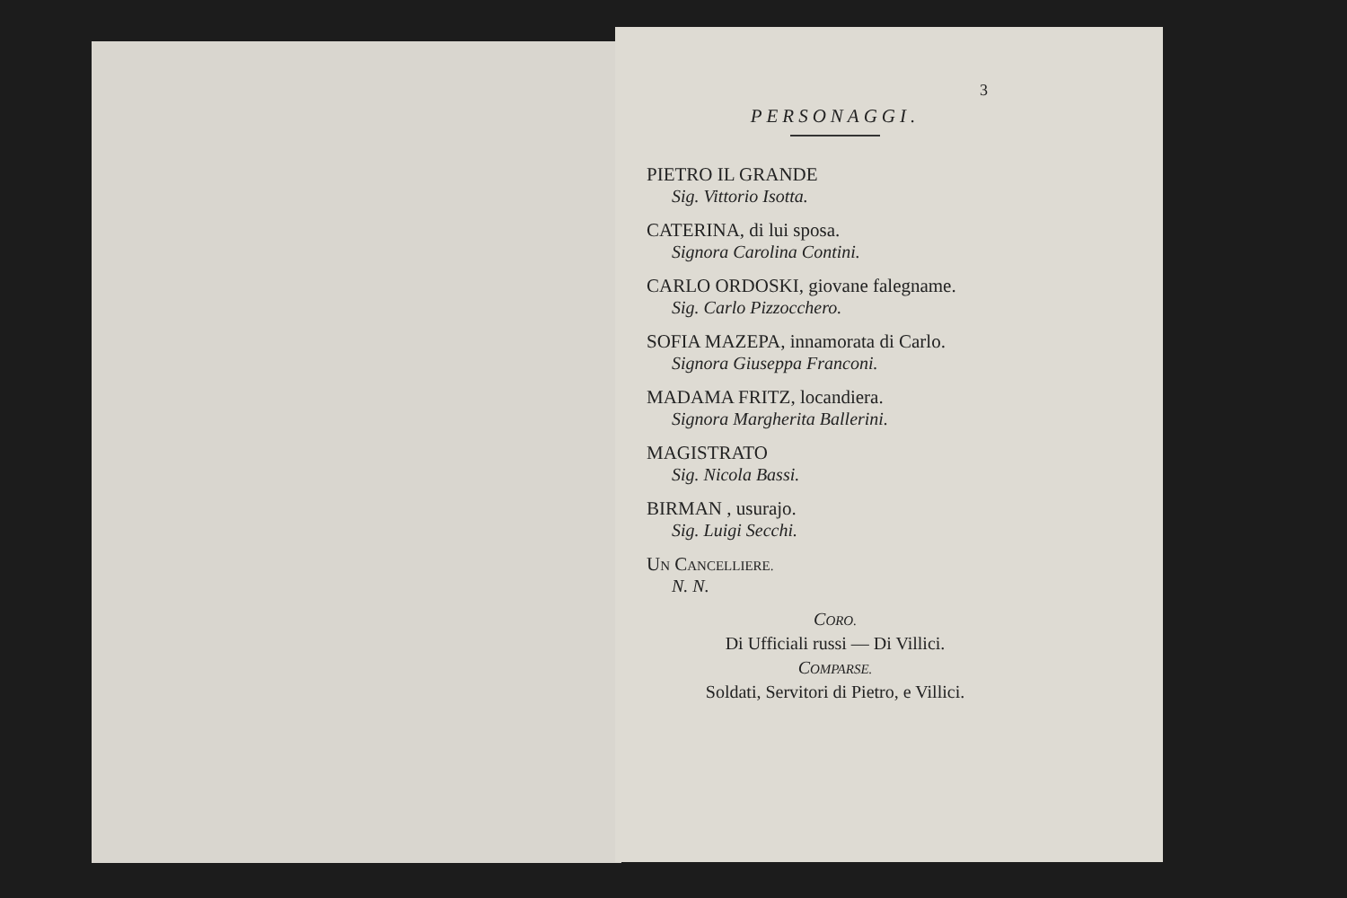3
PERSONAGGI.
PIETRO IL GRANDE
Sig. Vittorio Isotta.
CATERINA, di lui sposa.
Signora Carolina Contini.
CARLO ORDOSKI, giovane falegname.
Sig. Carlo Pizzocchero.
SOFIA MAZEPA, innamorata di Carlo.
Signora Giuseppa Franconi.
MADAMA FRITZ, locandiera.
Signora Margherita Ballerini.
MAGISTRATO
Sig. Nicola Bassi.
BIRMAN , usurajo.
Sig. Luigi Secchi.
UN CANCELLIERE.
N. N.
CORO.
Di Ufficiali russi — Di Villici.
COMPARSE.
Soldati, Servitori di Pietro, e Villici.